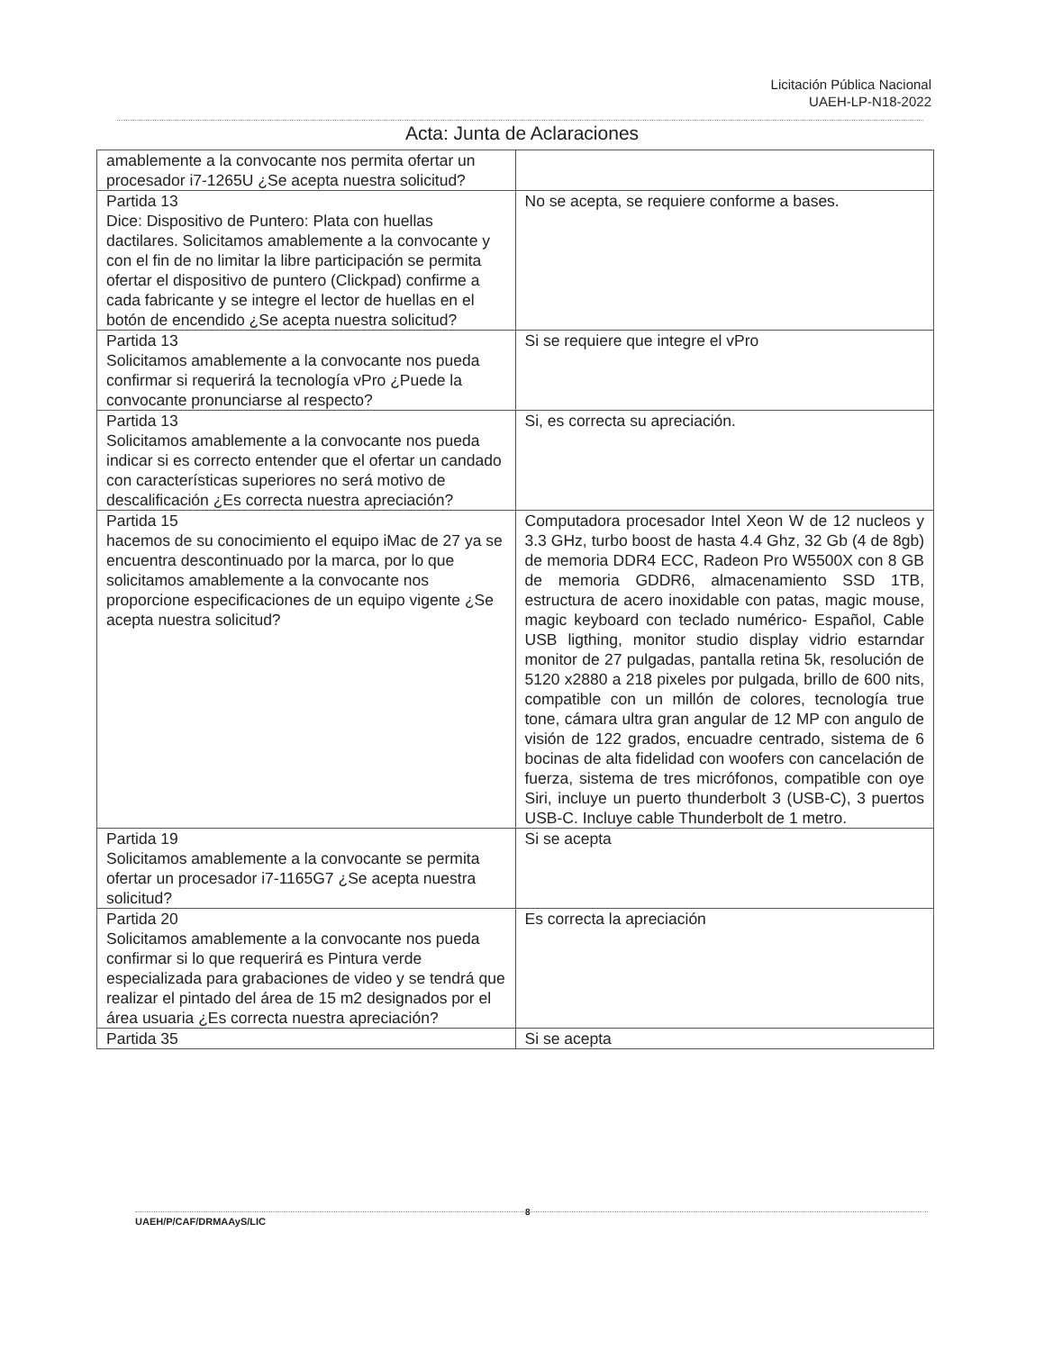Licitación Pública Nacional
UAEH-LP-N18-2022
Acta: Junta de Aclaraciones
| amablemente a la convocante nos permita ofertar un procesador i7-1265U ¿Se acepta nuestra solicitud? | |
| Partida 13 Dice: Dispositivo de Puntero: Plata con huellas dactilares. Solicitamos amablemente a la convocante y con el fin de no limitar la libre participación se permita ofertar el dispositivo de puntero (Clickpad) confirme a cada fabricante y se integre el lector de huellas en el botón de encendido ¿Se acepta nuestra solicitud? | No se acepta, se requiere conforme a bases. |
| Partida 13 Solicitamos amablemente a la convocante nos pueda confirmar si requerirá la tecnología vPro ¿Puede la convocante pronunciarse al respecto? | Si se requiere que integre el vPro |
| Partida 13 Solicitamos amablemente a la convocante nos pueda indicar si es correcto entender que el ofertar un candado con características superiores no será motivo de descalificación ¿Es correcta nuestra apreciación? | Si, es correcta su apreciación. |
| Partida 15 hacemos de su conocimiento el equipo iMac de 27 ya se encuentra descontinuado por la marca, por lo que solicitamos amablemente a la convocante nos proporcione especificaciones de un equipo vigente ¿Se acepta nuestra solicitud? | Computadora procesador Intel Xeon W de 12 nucleos y 3.3 GHz, turbo boost de hasta 4.4 Ghz, 32 Gb (4 de 8gb) de memoria DDR4 ECC, Radeon Pro W5500X con 8 GB de memoria GDDR6, almacenamiento SSD 1TB, estructura de acero inoxidable con patas, magic mouse, magic keyboard con teclado numérico- Español, Cable USB ligthing, monitor studio display vidrio estarndar monitor de 27 pulgadas, pantalla retina 5k, resolución de 5120 x2880 a 218 pixeles por pulgada, brillo de 600 nits, compatible con un millón de colores, tecnología true tone, cámara ultra gran angular de 12 MP con angulo de visión de 122 grados, encuadre centrado, sistema de 6 bocinas de alta fidelidad con woofers con cancelación de fuerza, sistema de tres micrófonos, compatible con oye Siri, incluye un puerto thunderbolt 3 (USB-C), 3 puertos USB-C. Incluye cable Thunderbolt de 1 metro. |
| Partida 19 Solicitamos amablemente a la convocante se permita ofertar un procesador i7-1165G7 ¿Se acepta nuestra solicitud? | Si se acepta |
| Partida 20 Solicitamos amablemente a la convocante nos pueda confirmar si lo que requerirá es Pintura verde especializada para grabaciones de video y se tendrá que realizar el pintado del área de 15 m2 designados por el área usuaria ¿Es correcta nuestra apreciación? | Es correcta la apreciación |
| Partida 35 | Si se acepta |
UAEH/P/CAF/DRMAAyS/LIC 8